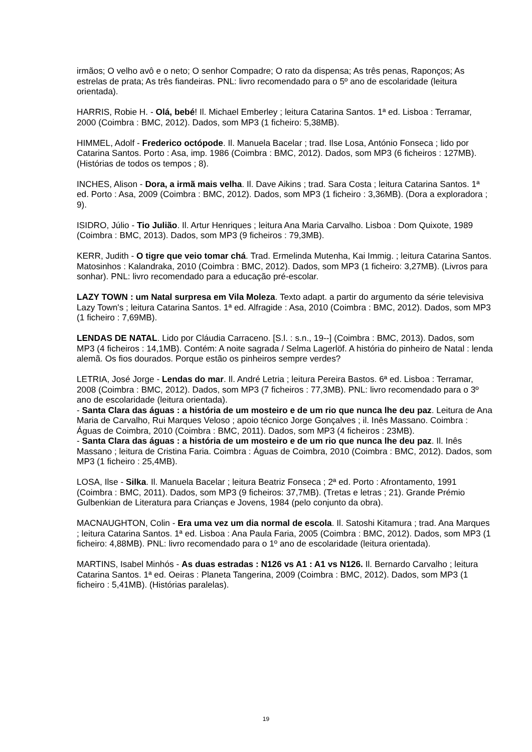irmãos; O velho avô e o neto; O senhor Compadre; O rato da dispensa; As três penas, Raponços; As estrelas de prata; As três fiandeiras. PNL: livro recomendado para o 5º ano de escolaridade (leitura orientada).
HARRIS, Robie H. - Olá, bebé! Il. Michael Emberley ; leitura Catarina Santos. 1ª ed. Lisboa : Terramar, 2000 (Coimbra : BMC, 2012). Dados, som MP3 (1 ficheiro: 5,38MB).
HIMMEL, Adolf - Frederico octópode. Il. Manuela Bacelar ; trad. Ilse Losa, António Fonseca ; lido por Catarina Santos. Porto : Asa, imp. 1986 (Coimbra : BMC, 2012). Dados, som MP3 (6 ficheiros : 127MB). (Histórias de todos os tempos ; 8).
INCHES, Alison - Dora, a irmã mais velha. Il. Dave Aikins ; trad. Sara Costa ; leitura Catarina Santos. 1ª ed. Porto : Asa, 2009 (Coimbra : BMC, 2012). Dados, som MP3 (1 ficheiro : 3,36MB). (Dora a exploradora ; 9).
ISIDRO, Júlio - Tio Julião. Il. Artur Henriques ; leitura Ana Maria Carvalho. Lisboa : Dom Quixote, 1989 (Coimbra : BMC, 2013). Dados, som MP3 (9 ficheiros : 79,3MB).
KERR, Judith - O tigre que veio tomar chá. Trad. Ermelinda Mutenha, Kai Immig. ; leitura Catarina Santos. Matosinhos : Kalandraka, 2010 (Coimbra : BMC, 2012). Dados, som MP3 (1 ficheiro: 3,27MB). (Livros para sonhar). PNL: livro recomendado para a educação pré-escolar.
LAZY TOWN : um Natal surpresa em Vila Moleza. Texto adapt. a partir do argumento da série televisiva Lazy Town's ; leitura Catarina Santos. 1ª ed. Alfragide : Asa, 2010 (Coimbra : BMC, 2012). Dados, som MP3 (1 ficheiro : 7,69MB).
LENDAS DE NATAL. Lido por Cláudia Carraceno. [S.l. : s.n., 19--] (Coimbra : BMC, 2013). Dados, som MP3 (4 ficheiros : 14,1MB). Contém: A noite sagrada / Selma Lagerlöf. A história do pinheiro de Natal : lenda alemã. Os fios dourados. Porque estão os pinheiros sempre verdes?
LETRIA, José Jorge - Lendas do mar. Il. André Letria ; leitura Pereira Bastos. 6ª ed. Lisboa : Terramar, 2008 (Coimbra : BMC, 2012). Dados, som MP3 (7 ficheiros : 77,3MB). PNL: livro recomendado para o 3º ano de escolaridade (leitura orientada).
- Santa Clara das águas : a história de um mosteiro e de um rio que nunca lhe deu paz. Leitura de Ana Maria de Carvalho, Rui Marques Veloso ; apoio técnico Jorge Gonçalves ; il. Inês Massano. Coimbra : Águas de Coimbra, 2010 (Coimbra : BMC, 2011). Dados, som MP3 (4 ficheiros : 23MB).
- Santa Clara das águas : a história de um mosteiro e de um rio que nunca lhe deu paz. Il. Inês Massano ; leitura de Cristina Faria. Coimbra : Águas de Coimbra, 2010 (Coimbra : BMC, 2012). Dados, som MP3 (1 ficheiro : 25,4MB).
LOSA, Ilse - Silka. Il. Manuela Bacelar ; leitura Beatriz Fonseca ; 2ª ed. Porto : Afrontamento, 1991 (Coimbra : BMC, 2011). Dados, som MP3 (9 ficheiros: 37,7MB). (Tretas e letras ; 21). Grande Prémio Gulbenkian de Literatura para Crianças e Jovens, 1984 (pelo conjunto da obra).
MACNAUGHTON, Colin - Era uma vez um dia normal de escola. Il. Satoshi Kitamura ; trad. Ana Marques ; leitura Catarina Santos. 1ª ed. Lisboa : Ana Paula Faria, 2005 (Coimbra : BMC, 2012). Dados, som MP3 (1 ficheiro: 4,88MB). PNL: livro recomendado para o 1º ano de escolaridade (leitura orientada).
MARTINS, Isabel Minhós - As duas estradas : N126 vs A1 : A1 vs N126. Il. Bernardo Carvalho ; leitura Catarina Santos. 1ª ed. Oeiras : Planeta Tangerina, 2009 (Coimbra : BMC, 2012). Dados, som MP3 (1 ficheiro : 5,41MB). (Histórias paralelas).
19